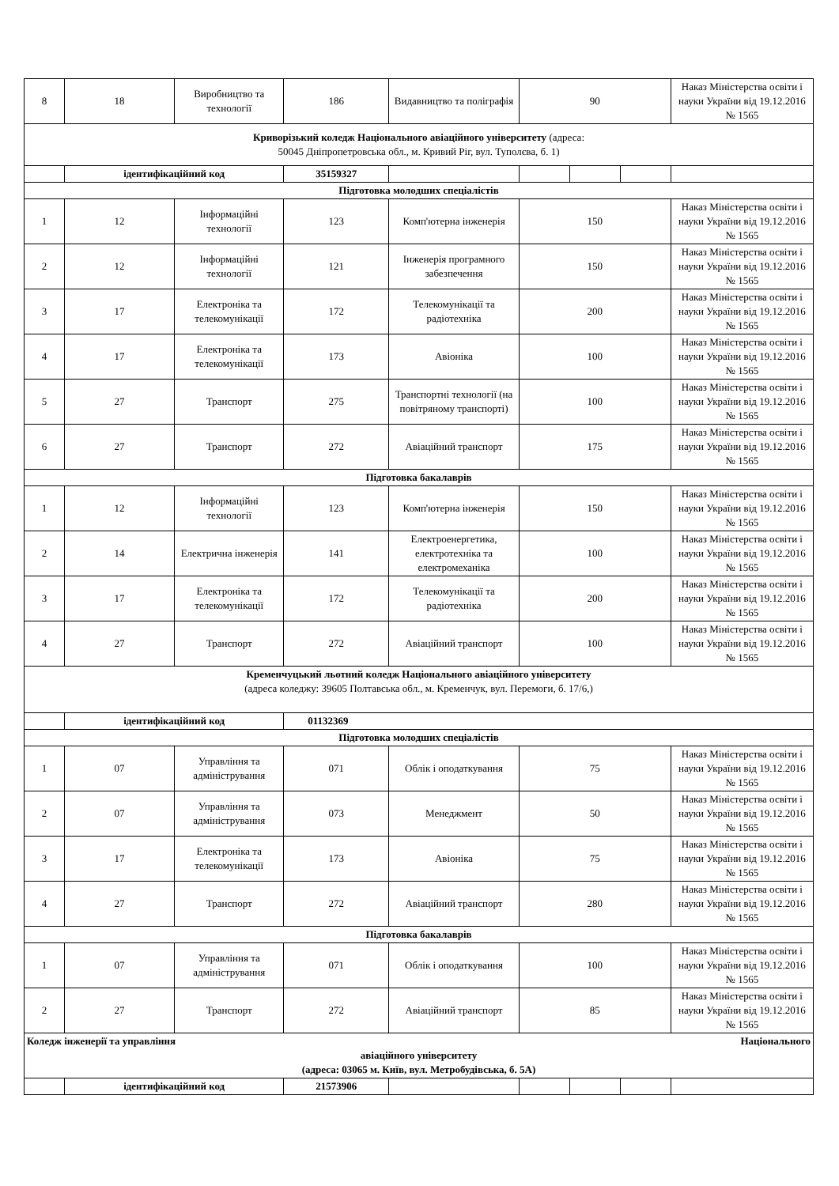| 8 | 18 | Виробництво та технології | 186 | Видавництво та поліграфія | 90 | | | Наказ Міністерства освіти і науки України від 19.12.2016 № 1565 |
| Криворізький коледж Національного авіаційного університету (адреса: 50045 Дніпропетровська обл., м. Кривий Ріг, вул. Туполєва, б. 1) | | | | | | | | |
| | ідентифікаційний код | | 35159327 | | | | | |
| Підготовка молодших спеціалістів | | | | | | | | |
| 1 | 12 | Інформаційні технології | 123 | Комп'ютерна інженерія | 150 | | | Наказ Міністерства освіти і науки України від 19.12.2016 № 1565 |
| 2 | 12 | Інформаційні технології | 121 | Інженерія програмного забезпечення | 150 | | | Наказ Міністерства освіти і науки України від 19.12.2016 № 1565 |
| 3 | 17 | Електроніка та телекомунікації | 172 | Телекомунікації та радіотехніка | 200 | | | Наказ Міністерства освіти і науки України від 19.12.2016 № 1565 |
| 4 | 17 | Електроніка та телекомунікації | 173 | Авіоніка | 100 | | | Наказ Міністерства освіти і науки України від 19.12.2016 № 1565 |
| 5 | 27 | Транспорт | 275 | Транспортні технології (на повітряному транспорті) | 100 | | | Наказ Міністерства освіти і науки України від 19.12.2016 № 1565 |
| 6 | 27 | Транспорт | 272 | Авіаційний транспорт | 175 | | | Наказ Міністерства освіти і науки України від 19.12.2016 № 1565 |
| Підготовка бакалаврів | | | | | | | | |
| 1 | 12 | Інформаційні технології | 123 | Комп'ютерна інженерія | 150 | | | Наказ Міністерства освіти і науки України від 19.12.2016 № 1565 |
| 2 | 14 | Електрична інженерія | 141 | Електроенергетика, електротехніка та електромеханіка | 100 | | | Наказ Міністерства освіти і науки України від 19.12.2016 № 1565 |
| 3 | 17 | Електроніка та телекомунікації | 172 | Телекомунікації та радіотехніка | 200 | | | Наказ Міністерства освіти і науки України від 19.12.2016 № 1565 |
| 4 | 27 | Транспорт | 272 | Авіаційний транспорт | 100 | | | Наказ Міністерства освіти і науки України від 19.12.2016 № 1565 |
| Кременчуцький льотний коледж Національного авіаційного університету (адреса коледжу: 39605 Полтавська обл., м. Кременчук, вул. Перемоги, б. 17/6,) | | | | | | | | |
| | ідентифікаційний код | | 01132369 | | | | | |
| Підготовка молодших спеціалістів | | | | | | | | |
| 1 | 07 | Управління та адміністрування | 071 | Облік і оподаткування | 75 | | | Наказ Міністерства освіти і науки України від 19.12.2016 № 1565 |
| 2 | 07 | Управління та адміністрування | 073 | Менеджмент | 50 | | | Наказ Міністерства освіти і науки України від 19.12.2016 № 1565 |
| 3 | 17 | Електроніка та телекомунікації | 173 | Авіоніка | 75 | | | Наказ Міністерства освіти і науки України від 19.12.2016 № 1565 |
| 4 | 27 | Транспорт | 272 | Авіаційний транспорт | 280 | | | Наказ Міністерства освіти і науки України від 19.12.2016 № 1565 |
| Підготовка бакалаврів | | | | | | | | |
| 1 | 07 | Управління та адміністрування | 071 | Облік і оподаткування | 100 | | | Наказ Міністерства освіти і науки України від 19.12.2016 № 1565 |
| 2 | 27 | Транспорт | 272 | Авіаційний транспорт | 85 | | | Наказ Міністерства освіти і науки України від 19.12.2016 № 1565 |
| Коледж інженерії та управління Національного авіаційного університету (адреса: 03065 м. Київ, вул. Метробудівська, б. 5А) | | | | | | | | |
| | ідентифікаційний код | | 21573906 | | | | | |